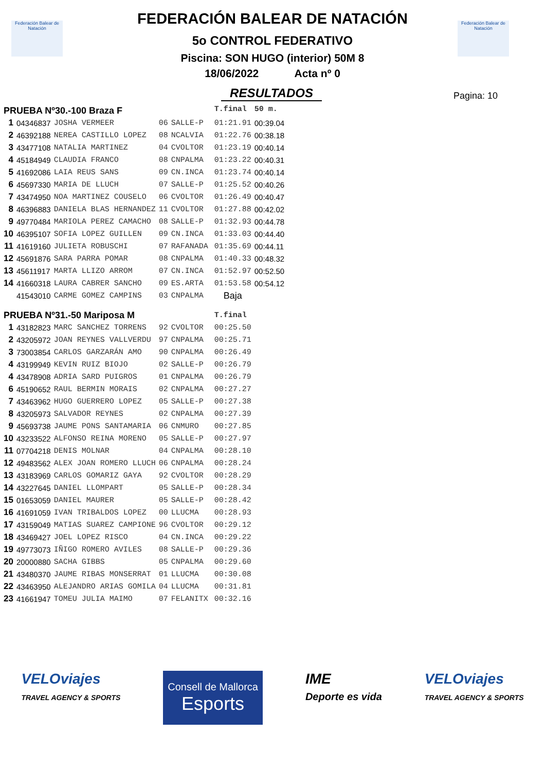Federación Balear de Natación
Federación Balear de Natación
FEDERACIÓN BALEAR DE NATACIÓN
5o CONTROL FEDERATIVO
Piscina: SON HUGO (interior) 50M 8
18/06/2022 Acta nº 0
RESULTADOS
Pagina: 10
| PRUEBA Nº30.-100 Braza F | | | | | | T.final | 50 m. |
| 1 | 04346837 | JOSHA VERMEER | 06 | SALLE-P | | 01:21.91 | 00:39.04 |
| 2 | 46392188 | NEREA CASTILLO LOPEZ | 08 | NCALVIA | | 01:22.76 | 00:38.18 |
| 3 | 43477108 | NATALIA MARTINEZ | 04 | CVOLTOR | | 01:23.19 | 00:40.14 |
| 4 | 45184949 | CLAUDIA FRANCO | 08 | CNPALMA | | 01:23.22 | 00:40.31 |
| 5 | 41692086 | LAIA REUS SANS | 09 | CN.INCA | | 01:23.74 | 00:40.14 |
| 6 | 45697330 | MARIA DE LLUCH | 07 | SALLE-P | | 01:25.52 | 00:40.26 |
| 7 | 43474950 | NOA MARTINEZ COUSELO | 06 | CVOLTOR | | 01:26.49 | 00:40.47 |
| 8 | 46396883 | DANIELA BLAS HERNANDEZ | 11 | CVOLTOR | | 01:27.88 | 00:42.02 |
| 9 | 49770484 | MARIOLA PEREZ CAMACHO | 08 | SALLE-P | | 01:32.93 | 00:44.78 |
| 10 | 46395107 | SOFIA LOPEZ GUILLEN | 09 | CN.INCA | | 01:33.03 | 00:44.40 |
| 11 | 41619160 | JULIETA ROBUSCHI | 07 | RAFANADA | | 01:35.69 | 00:44.11 |
| 12 | 45691876 | SARA PARRA POMAR | 08 | CNPALMA | | 01:40.33 | 00:48.32 |
| 13 | 45611917 | MARTA LLIZO ARROM | 07 | CN.INCA | | 01:52.97 | 00:52.50 |
| 14 | 41660318 | LAURA CABRER SANCHO | 09 | ES.ARTA | | 01:53.58 | 00:54.12 |
| | 41543010 | CARME GOMEZ CAMPINS | 03 | CNPALMA | | Baja | |
| PRUEBA Nº31.-50 Mariposa M | | | | | | T.final | |
| 1 | 43182823 | MARC SANCHEZ TORRENS | 92 | CVOLTOR | | 00:25.50 | |
| 2 | 43205972 | JOAN REYNES VALLVERDU | 97 | CNPALMA | | 00:25.71 | |
| 3 | 73003854 | CARLOS GARZARÁN AMO | 90 | CNPALMA | | 00:26.49 | |
| 4 | 43199949 | KEVIN RUIZ BIOJO | 02 | SALLE-P | | 00:26.79 | |
| 4 | 43478908 | ADRIA SARD PUIGROS | 01 | CNPALMA | | 00:26.79 | |
| 6 | 45190652 | RAUL BERMIN MORAIS | 02 | CNPALMA | | 00:27.27 | |
| 7 | 43463962 | HUGO GUERRERO LOPEZ | 05 | SALLE-P | | 00:27.38 | |
| 8 | 43205973 | SALVADOR REYNES | 02 | CNPALMA | | 00:27.39 | |
| 9 | 45693738 | JAUME PONS SANTAMARIA | 06 | CNMURO | | 00:27.85 | |
| 10 | 43233522 | ALFONSO REINA MORENO | 05 | SALLE-P | | 00:27.97 | |
| 11 | 07704218 | DENIS MOLNAR | 04 | CNPALMA | | 00:28.10 | |
| 12 | 49483562 | ALEX JOAN ROMERO LLUCH | 06 | CNPALMA | | 00:28.24 | |
| 13 | 43183969 | CARLOS GOMARIZ GAYA | 92 | CVOLTOR | | 00:28.29 | |
| 14 | 43227645 | DANIEL LLOMPART | 05 | SALLE-P | | 00:28.34 | |
| 15 | 01653059 | DANIEL MAURER | 05 | SALLE-P | | 00:28.42 | |
| 16 | 41691059 | IVAN TRIBALDOS LOPEZ | 00 | LLUCMA | | 00:28.93 | |
| 17 | 43159049 | MATIAS SUAREZ CAMPIONE | 96 | CVOLTOR | | 00:29.12 | |
| 18 | 43469427 | JOEL LOPEZ RISCO | 04 | CN.INCA | | 00:29.22 | |
| 19 | 49773073 | IÑIGO ROMERO AVILES | 08 | SALLE-P | | 00:29.36 | |
| 20 | 20000880 | SACHA GIBBS | 05 | CNPALMA | | 00:29.60 | |
| 21 | 43480370 | JAUME RIBAS MONSERRAT | 01 | LLUCMA | | 00:30.08 | |
| 22 | 43463950 | ALEJANDRO ARIAS GOMILA | 04 | LLUCMA | | 00:31.81 | |
| 23 | 41661947 | TOMEU JULIA MAIMO | 07 | FELANITX | | 00:32.16 | |
VELOviajes
TRAVEL AGENCY & SPORTS
Consell de Mallorca
Esports
IME
Deporte es vida
VELOviajes
TRAVEL AGENCY & SPORTS